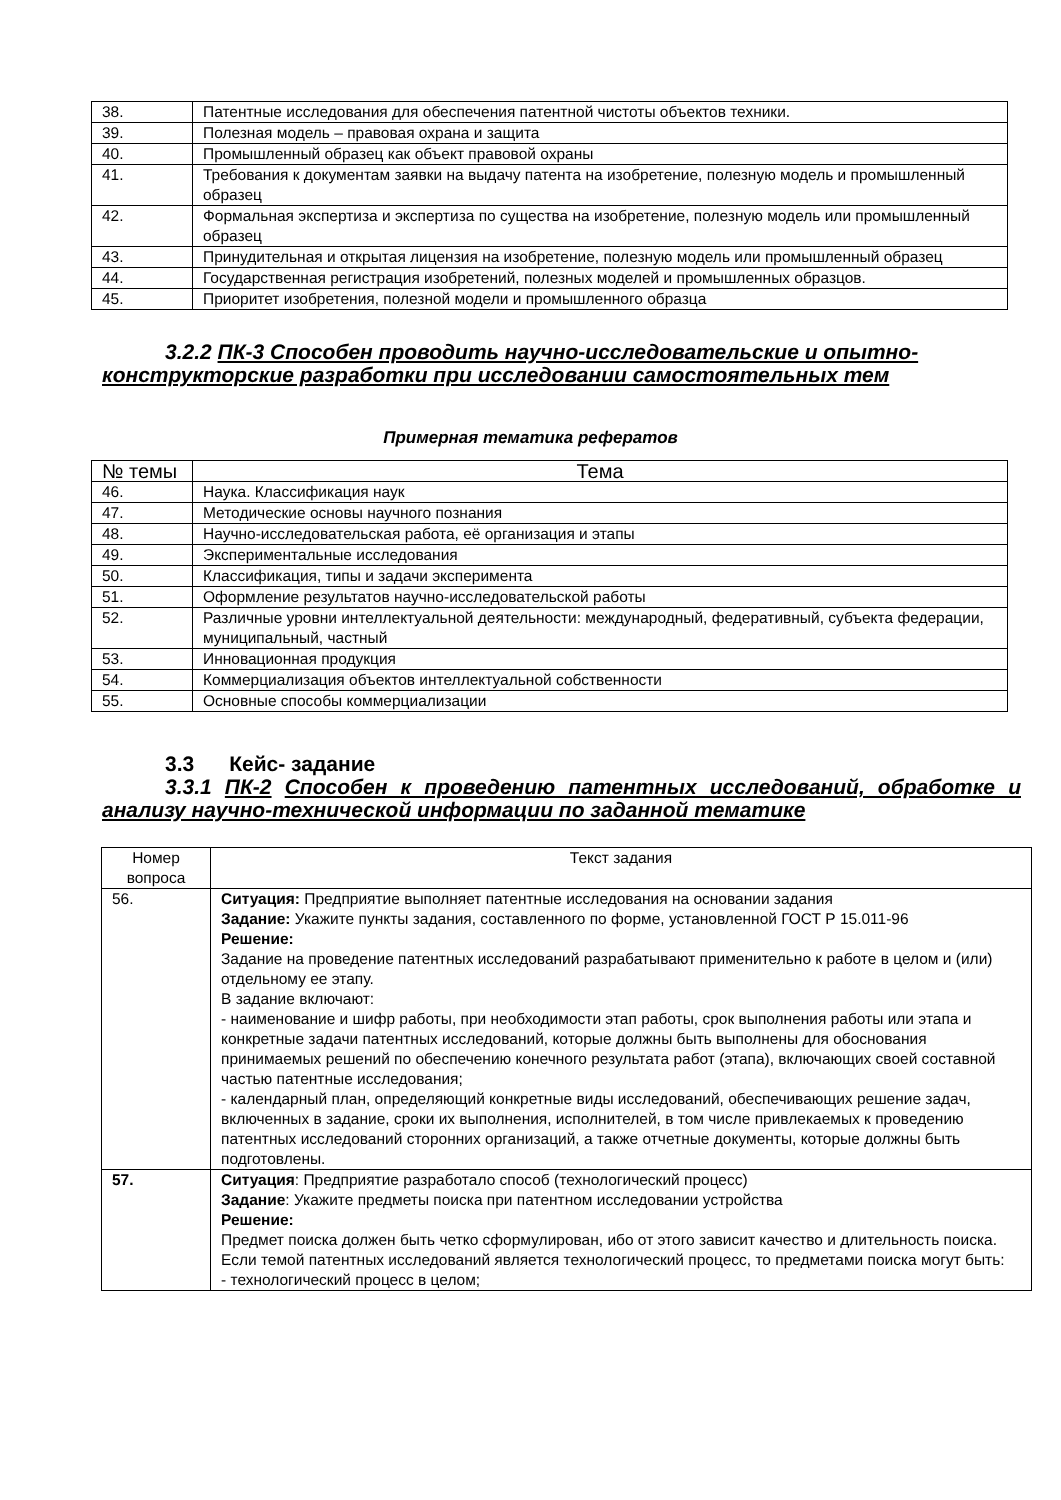| 38. | Патентные исследования для обеспечения патентной чистоты объектов техники. |
| 39. | Полезная модель – правовая охрана и защита |
| 40. | Промышленный образец как объект правовой охраны |
| 41. | Требования к документам заявки на выдачу патента на изобретение, полезную модель и промышленный образец |
| 42. | Формальная экспертиза и экспертиза по существа на изобретение, полезную модель или промышленный образец |
| 43. | Принудительная и открытая лицензия на изобретение, полезную модель или промышленный образец |
| 44. | Государственная регистрация изобретений, полезных моделей и промышленных образцов. |
| 45. | Приоритет изобретения, полезной модели и промышленного образца |
3.2.2 ПК-3 Способен проводить научно-исследовательские и опытно-конструкторские разработки при исследовании самостоятельных тем
Примерная тематика рефератов
| № темы | Тема |
| --- | --- |
| 46. | Наука. Классификация наук |
| 47. | Методические основы научного познания |
| 48. | Научно-исследовательская работа, её организация и этапы |
| 49. | Экспериментальные исследования |
| 50. | Классификация, типы и задачи эксперимента |
| 51. | Оформление результатов научно-исследовательской работы |
| 52. | Различные уровни интеллектуальной деятельности: международный, федеративный, субъекта федерации, муниципальный, частный |
| 53. | Инновационная продукция |
| 54. | Коммерциализация объектов интеллектуальной собственности |
| 55. | Основные способы коммерциализации |
3.3 Кейс- задание
3.3.1 ПК-2 Способен к проведению патентных исследований, обработке и анализу научно-технической информации по заданной тематике
| Номер вопроса | Текст задания |
| --- | --- |
| 56. | Ситуация: Предприятие выполняет патентные исследования на основании задания Задание: Укажите пункты задания, составленного по форме, установленной ГОСТ Р 15.011-96 Решение: Задание на проведение патентных исследований разрабатывают применительно к работе в целом и (или) отдельному ее этапу. В задание включают: - наименование и шифр работы, при необходимости этап работы, срок выполнения работы или этапа и конкретные задачи патентных исследований, которые должны быть выполнены для обоснования принимаемых решений по обеспечению конечного результата работ (этапа), включающих своей составной частью патентные исследования; - календарный план, определяющий конкретные виды исследований, обеспечивающих решение задач, включенных в задание, сроки их выполнения, исполнителей, в том числе привлекаемых к проведению патентных исследований сторонних организаций, а также отчетные документы, которые должны быть подготовлены. |
| 57. | Ситуация : Предприятие разработало способ (технологический процесс) Задание : Укажите предметы поиска при патентном исследовании устройства Решение: Предмет поиска должен быть четко сформулирован, ибо от этого зависит качество и длительность поиска. Если темой патентных исследований является технологический процесс, то предметами поиска могут быть: - технологический процесс в целом; |